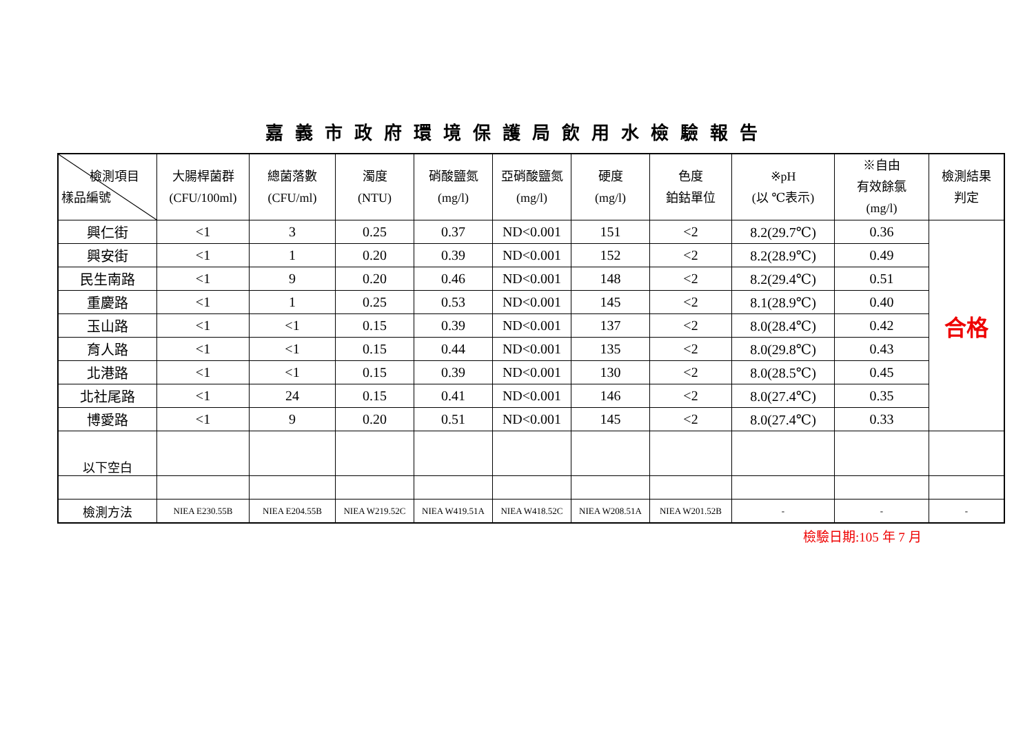嘉義市政府環境保護局飲用水檢驗報告
| 檢測項目 樣品編號 | 大腸桿菌群 (CFU/100ml) | 總菌落數 (CFU/ml) | 濁度 (NTU) | 硝酸鹽氮 (mg/l) | 亞硝酸鹽氮 (mg/l) | 硬度 (mg/l) | 色度 鉑鈷單位 | ※pH (以 ℃表示) | ※自由 有效餘氯 (mg/l) | 檢測結果 判定 |
| --- | --- | --- | --- | --- | --- | --- | --- | --- | --- | --- |
| 興仁街 | <1 | 3 | 0.25 | 0.37 | ND<0.001 | 151 | <2 | 8.2(29.7℃) | 0.36 | 合格 |
| 興安街 | <1 | 1 | 0.20 | 0.39 | ND<0.001 | 152 | <2 | 8.2(28.9℃) | 0.49 | |
| 民生南路 | <1 | 9 | 0.20 | 0.46 | ND<0.001 | 148 | <2 | 8.2(29.4℃) | 0.51 | |
| 重慶路 | <1 | 1 | 0.25 | 0.53 | ND<0.001 | 145 | <2 | 8.1(28.9℃) | 0.40 | |
| 玉山路 | <1 | <1 | 0.15 | 0.39 | ND<0.001 | 137 | <2 | 8.0(28.4℃) | 0.42 | |
| 育人路 | <1 | <1 | 0.15 | 0.44 | ND<0.001 | 135 | <2 | 8.0(29.8℃) | 0.43 | |
| 北港路 | <1 | <1 | 0.15 | 0.39 | ND<0.001 | 130 | <2 | 8.0(28.5℃) | 0.45 | |
| 北社尾路 | <1 | 24 | 0.15 | 0.41 | ND<0.001 | 146 | <2 | 8.0(27.4℃) | 0.35 | |
| 博愛路 | <1 | 9 | 0.20 | 0.51 | ND<0.001 | 145 | <2 | 8.0(27.4℃) | 0.33 | |
| 以下空白 | | | | | | | | | | |
| 檢測方法 | NIEA E230.55B | NIEA E204.55B | NIEA W219.52C | NIEA W419.51A | NIEA W418.52C | NIEA W208.51A | NIEA W201.52B | - | - | - |
檢驗日期:105 年 7 月